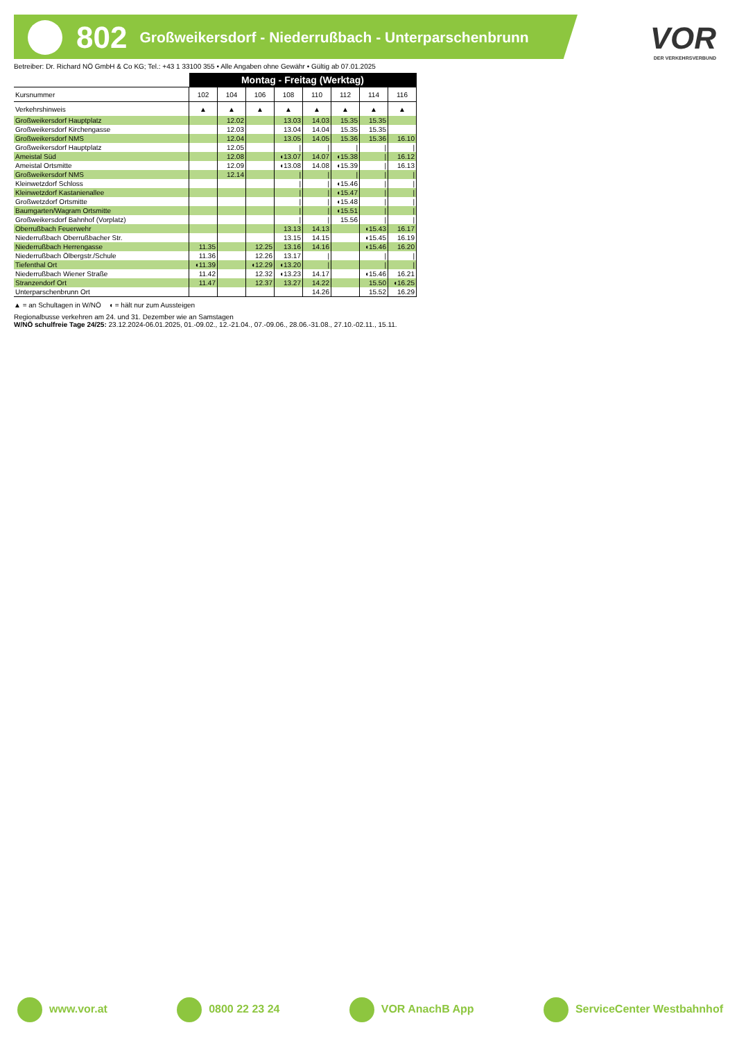802 Großweikersdorf - Niederrußbach - Unterparschenbrunn
VOR
DER VERKEHRSVERBUND
Betreiber: Dr. Richard NÖ GmbH & Co KG; Tel.: +43 1 33100 355 • Alle Angaben ohne Gewähr • Gültig ab 07.01.2025
| | Montag - Freitag (Werktag) | | | | | | | |
| --- | --- | --- | --- | --- | --- | --- | --- | --- |
| Kursnummer | 102 | 104 | 106 | 108 | 110 | 112 | 114 | 116 |
| Verkehrshinweis | ▲ | ▲ | ▲ | ▲ | ▲ | ▲ | ▲ | ▲ |
| Großweikersdorf Hauptplatz | | 12.02 | | 13.03 | 14.03 | 15.35 | 15.35 | |
| Großweikersdorf Kirchengasse | | 12.03 | | 13.04 | 14.04 | 15.35 | 15.35 | |
| Großweikersdorf NMS | | 12.04 | | 13.05 | 14.05 | 15.36 | 15.36 | 16.10 |
| Großweikersdorf Hauptplatz | | 12.05 | | / | / | / | / | / |
| Ameistal Süd | | 12.08 | | ◖13.07 | 14.07 | ◖15.38 | / | 16.12 |
| Ameistal Ortsmitte | | 12.09 | | ◖13.08 | 14.08 | ◖15.39 | / | 16.13 |
| Großweikersdorf NMS | | 12.14 | | / | / | / | / | / |
| Kleinwetzdorf Schloss | | | | / | / | ◖15.46 | / | / |
| Kleinwetzdorf Kastanienallee | | | | / | / | ◖15.47 | / | / |
| Großwetzdorf Ortsmitte | | | | / | / | ◖15.48 | / | / |
| Baumgarten/Wagram Ortsmitte | | | | / | / | ◖15.51 | / | / |
| Großweikersdorf Bahnhof (Vorplatz) | | | | / | / | 15.56 | / | / |
| Oberrußbach Feuerwehr | | | | 13.13 | 14.13 | | ◖15.43 | 16.17 |
| Niederrußbach Oberrußbacher Str. | | | | 13.15 | 14.15 | | ◖15.45 | 16.19 |
| Niederrußbach Herrengasse | 11.35 | | 12.25 | 13.16 | 14.16 | | ◖15.46 | 16.20 |
| Niederrußbach Ölbergstr./Schule | 11.36 | | 12.26 | 13.17 | / | | / | / |
| Tiefenthal Ort | ◖11.39 | | ◖12.29 | ◖13.20 | / | | / | / |
| Niederrußbach Wiener Straße | 11.42 | | 12.32 | ◖13.23 | 14.17 | | ◖15.46 | 16.21 |
| Stranzendorf Ort | 11.47 | | 12.37 | 13.27 | 14.22 | | 15.50 | ◖16.25 |
| Unterparschenbrunn Ort | | | | | 14.26 | | 15.52 | 16.29 |
▲ = an Schultagen in W/NÖ ◖ = hält nur zum Aussteigen
Regionalbusse verkehren am 24. und 31. Dezember wie an Samstagen
W/NÖ schulfreie Tage 24/25: 23.12.2024-06.01.2025, 01.-09.02., 12.-21.04., 07.-09.06., 28.06.-31.08., 27.10.-02.11., 15.11.
www.vor.at 0800 22 23 24 VOR AnachB App ServiceCenter Westbahnhof